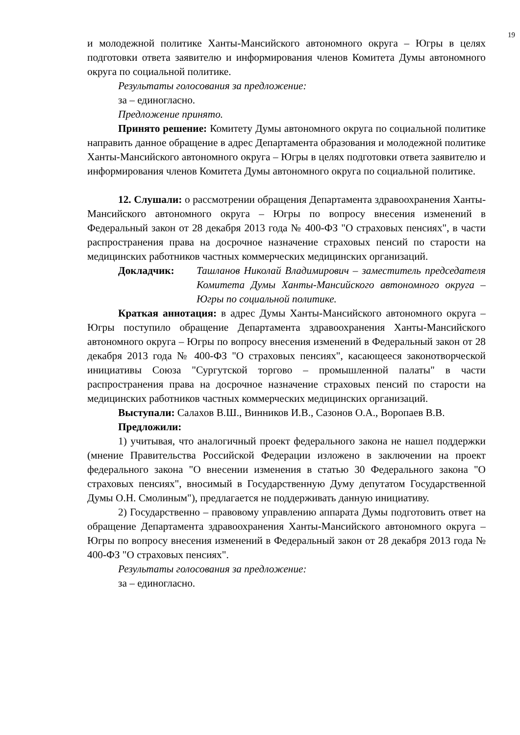19
и молодежной политике Ханты-Мансийского автономного округа – Югры в целях подготовки ответа заявителю и информирования членов Комитета Думы автономного округа по социальной политике.
Результаты голосования за предложение:
за – единогласно.
Предложение принято.
Принято решение: Комитету Думы автономного округа по социальной политике направить данное обращение в адрес Департамента образования и молодежной политике Ханты-Мансийского автономного округа – Югры в целях подготовки ответа заявителю и информирования членов Комитета Думы автономного округа по социальной политике.
12. Слушали: о рассмотрении обращения Департамента здравоохранения Ханты-Мансийского автономного округа – Югры по вопросу внесения изменений в Федеральный закон от 28 декабря 2013 года № 400-ФЗ "О страховых пенсиях", в части распространения права на досрочное назначение страховых пенсий по старости на медицинских работников частных коммерческих медицинских организаций.
Докладчик: Ташланов Николай Владимирович – заместитель председателя Комитета Думы Ханты-Мансийского автономного округа – Югры по социальной политике.
Краткая аннотация: в адрес Думы Ханты-Мансийского автономного округа – Югры поступило обращение Департамента здравоохранения Ханты-Мансийского автономного округа – Югры по вопросу внесения изменений в Федеральный закон от 28 декабря 2013 года № 400-ФЗ "О страховых пенсиях", касающееся законотворческой инициативы Союза "Сургутской торгово – промышленной палаты" в части распространения права на досрочное назначение страховых пенсий по старости на медицинских работников частных коммерческих медицинских организаций.
Выступали: Салахов В.Ш., Винников И.В., Сазонов О.А., Воропаев В.В.
Предложили:
1) учитывая, что аналогичный проект федерального закона не нашел поддержки (мнение Правительства Российской Федерации изложено в заключении на проект федерального закона "О внесении изменения в статью 30 Федерального закона "О страховых пенсиях", вносимый в Государственную Думу депутатом Государственной Думы О.Н. Смолиным"), предлагается не поддерживать данную инициативу.
2) Государственно – правовому управлению аппарата Думы подготовить ответ на обращение Департамента здравоохранения Ханты-Мансийского автономного округа – Югры по вопросу внесения изменений в Федеральный закон от 28 декабря 2013 года № 400-ФЗ "О страховых пенсиях".
Результаты голосования за предложение:
за – единогласно.